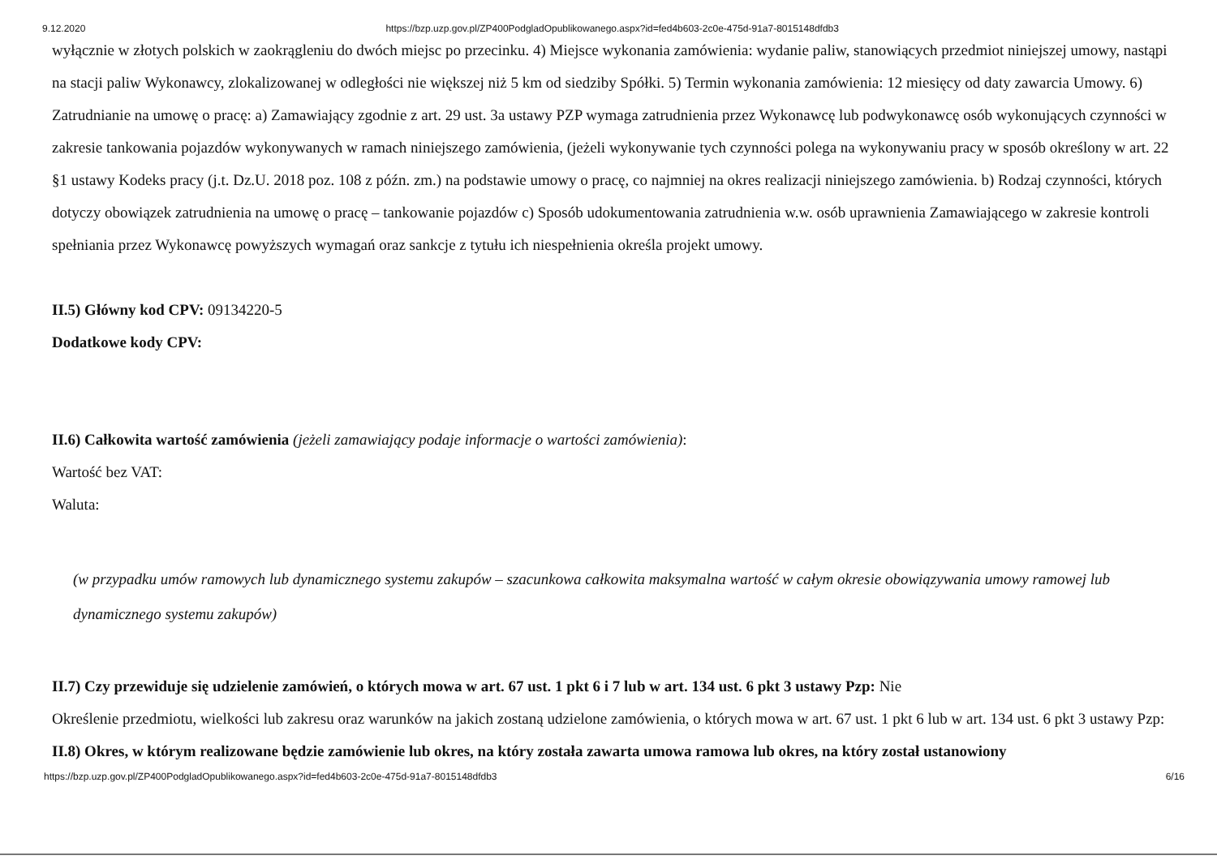9.12.2020 https://bzp.uzp.gov.pl/ZP400PodgladOpublikowanego.aspx?id=fed4b603-2c0e-475d-91a7-8015148dfdb3
wyłącznie w złotych polskich w zaokrągleniu do dwóch miejsc po przecinku. 4) Miejsce wykonania zamówienia: wydanie paliw, stanowiących przedmiot niniejszej umowy, nastąpi na stacji paliw Wykonawcy, zlokalizowanej w odległości nie większej niż 5 km od siedziby Spółki. 5) Termin wykonania zamówienia: 12 miesięcy od daty zawarcia Umowy. 6) Zatrudnianie na umowę o pracę: a) Zamawiający zgodnie z art. 29 ust. 3a ustawy PZP wymaga zatrudnienia przez Wykonawcę lub podwykonawcę osób wykonujących czynności w zakresie tankowania pojazdów wykonywanych w ramach niniejszego zamówienia, (jeżeli wykonywanie tych czynności polega na wykonywaniu pracy w sposób określony w art. 22 §1 ustawy Kodeks pracy (j.t. Dz.U. 2018 poz. 108 z późn. zm.) na podstawie umowy o pracę, co najmniej na okres realizacji niniejszego zamówienia. b) Rodzaj czynności, których dotyczy obowiązek zatrudnienia na umowę o pracę – tankowanie pojazdów c) Sposób udokumentowania zatrudnienia w.w. osób uprawnienia Zamawiającego w zakresie kontroli spełniania przez Wykonawcę powyższych wymagań oraz sankcje z tytułu ich niespełnienia określa projekt umowy.
II.5) Główny kod CPV: 09134220-5
Dodatkowe kody CPV:
II.6) Całkowita wartość zamówienia (jeżeli zamawiający podaje informacje o wartości zamówienia):
Wartość bez VAT:
Waluta:
(w przypadku umów ramowych lub dynamicznego systemu zakupów – szacunkowa całkowita maksymalna wartość w całym okresie obowiązywania umowy ramowej lub dynamicznego systemu zakupów)
II.7) Czy przewiduje się udzielenie zamówień, o których mowa w art. 67 ust. 1 pkt 6 i 7 lub w art. 134 ust. 6 pkt 3 ustawy Pzp: Nie
Określenie przedmiotu, wielkości lub zakresu oraz warunków na jakich zostaną udzielone zamówienia, o których mowa w art. 67 ust. 1 pkt 6 lub w art. 134 ust. 6 pkt 3 ustawy Pzp:
II.8) Okres, w którym realizowane będzie zamówienie lub okres, na który została zawarta umowa ramowa lub okres, na który został ustanowiony
https://bzp.uzp.gov.pl/ZP400PodgladOpublikowanego.aspx?id=fed4b603-2c0e-475d-91a7-8015148dfdb3 6/16